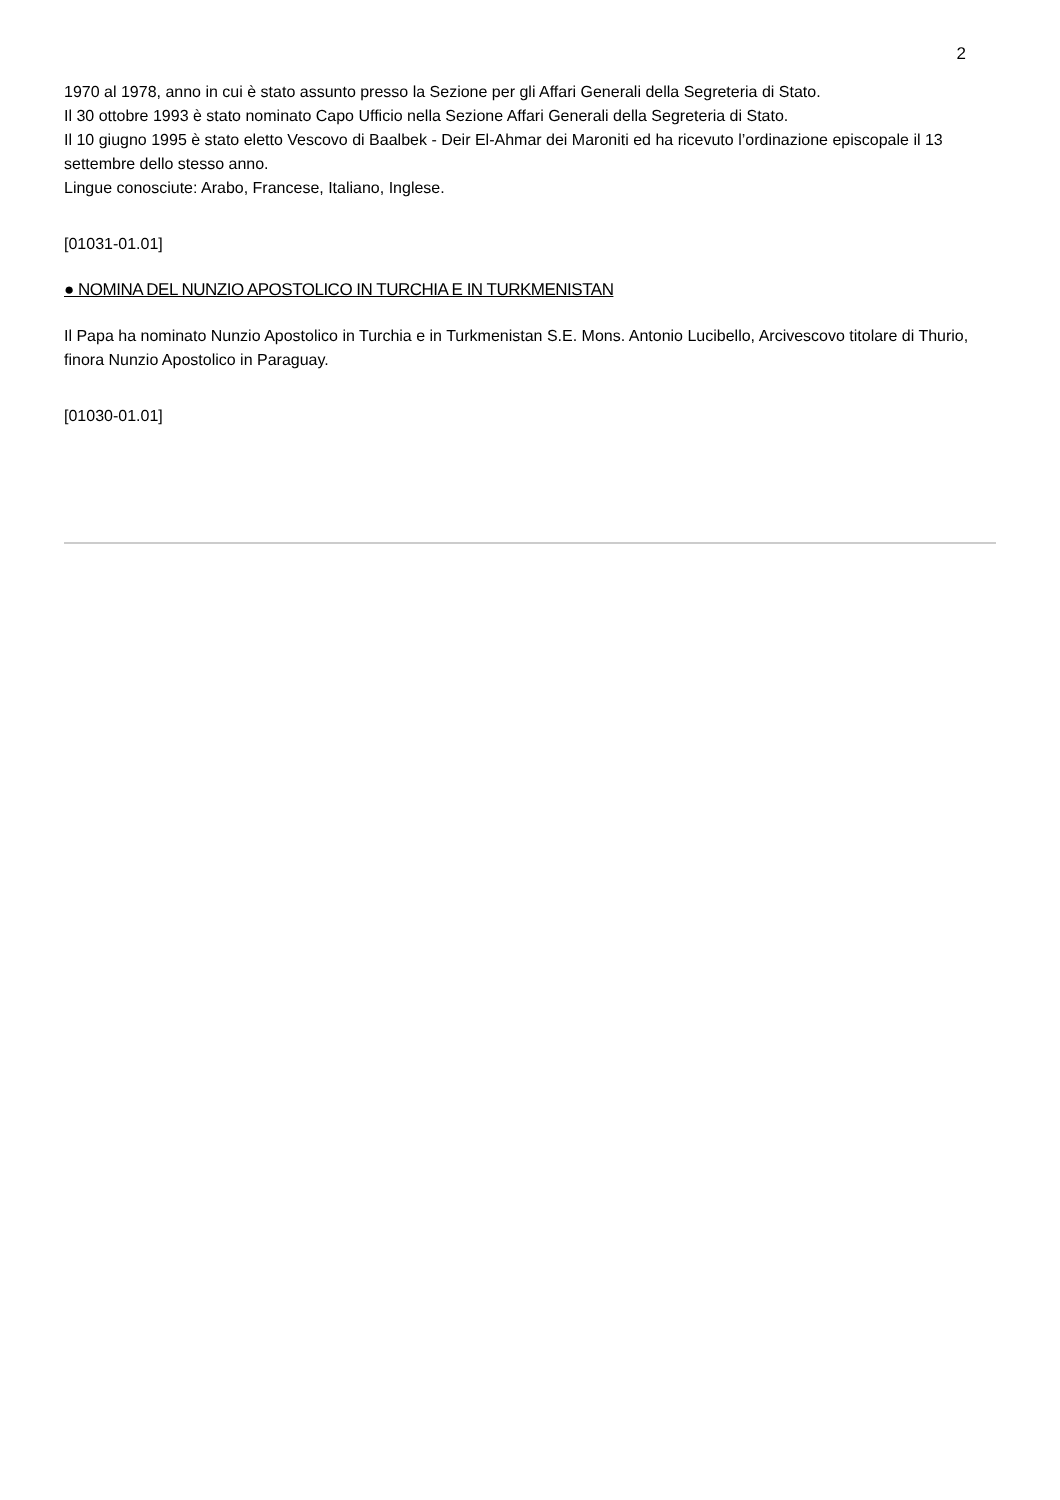2
1970 al 1978, anno in cui è stato assunto presso la Sezione per gli Affari Generali della Segreteria di Stato.
Il 30 ottobre 1993 è stato nominato Capo Ufficio nella Sezione Affari Generali della Segreteria di Stato.
Il 10 giugno 1995 è stato eletto Vescovo di Baalbek - Deir El-Ahmar dei Maroniti ed ha ricevuto l’ordinazione episcopale il 13 settembre dello stesso anno.
Lingue conosciute: Arabo, Francese, Italiano, Inglese.
[01031-01.01]
● NOMINA DEL NUNZIO APOSTOLICO IN TURCHIA E IN TURKMENISTAN
Il Papa ha nominato Nunzio Apostolico in Turchia e in Turkmenistan S.E. Mons. Antonio Lucibello, Arcivescovo titolare di Thurio, finora Nunzio Apostolico in Paraguay.
[01030-01.01]